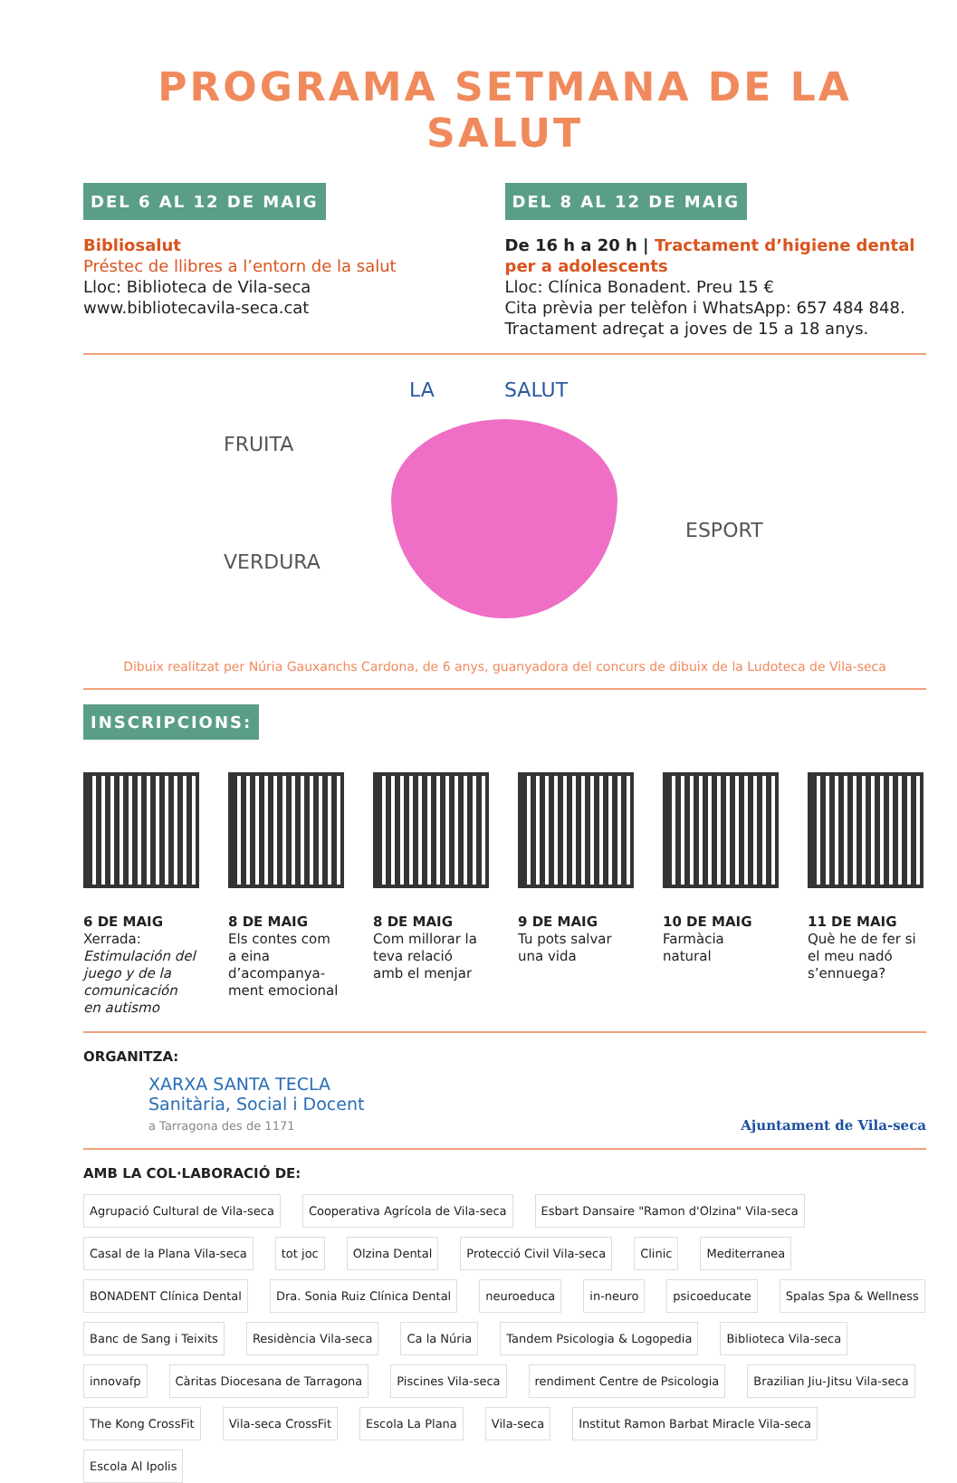PROGRAMA SETMANA DE LA SALUT
DEL 6 AL 12 DE MAIG
Bibliosalut
Préstec de llibres a l’entorn de la salut
Lloc: Biblioteca de Vila-seca
www.bibliotecavila-seca.cat
DEL 8 AL 12 DE MAIG
De 16 h a 20 h | Tractament d’higiene dental per a adolescents
Lloc: Clínica Bonadent. Preu 15 €
Cita prèvia per telèfon i WhatsApp: 657 484 848.
Tractament adreçat a joves de 15 a 18 anys.
LA SALUT
FRUITA
VERDURA
ESPORT
Dibuix realitzat per Núria Gauxanchs Cardona, de 6 anys, guanyadora del concurs de dibuix de la Ludoteca de Vila-seca
INSCRIPCIONS:
6 DE MAIG
Xerrada: Estimulación del juego y de la comunicación en autismo
8 DE MAIG
Els contes com a eina d’acompanya-ment emocional
8 DE MAIG
Com millorar la teva relació amb el menjar
9 DE MAIG
Tu pots salvar una vida
10 DE MAIG
Farmàcia natural
11 DE MAIG
Què he de fer si el meu nadó s’ennuega?
ORGANITZA:
XARXA SANTA TECLA
Sanitària, Social i Docent
a Tarragona des de 1171
Ajuntament de Vila-seca
AMB LA COL·LABORACIÓ DE:
Agrupació Cultural de Vila-seca Cooperativa Agrícola de Vila-seca Esbart Dansaire "Ramon d'Olzina" Vila-seca Casal de la Plana Vila-seca tot joc Olzina Dental Protecció Civil Vila-seca Clinic Mediterranea BONADENT Clínica Dental Dra. Sonia Ruiz Clínica Dental neuroeduca in-neuro psicoeducate Spalas Spa & Wellness Banc de Sang i Teixits Residència Vila-seca Ca la Núria Tandem Psicologia & Logopedia Biblioteca Vila-seca innovafp Càritas Diocesana de Tarragona Piscines Vila-seca rendiment Centre de Psicologia Brazilian Jiu-Jitsu Vila-seca The Kong CrossFit Vila-seca CrossFit Escola La Plana Vila-seca Institut Ramon Barbat Miracle Vila-seca Escola Al Ipolis